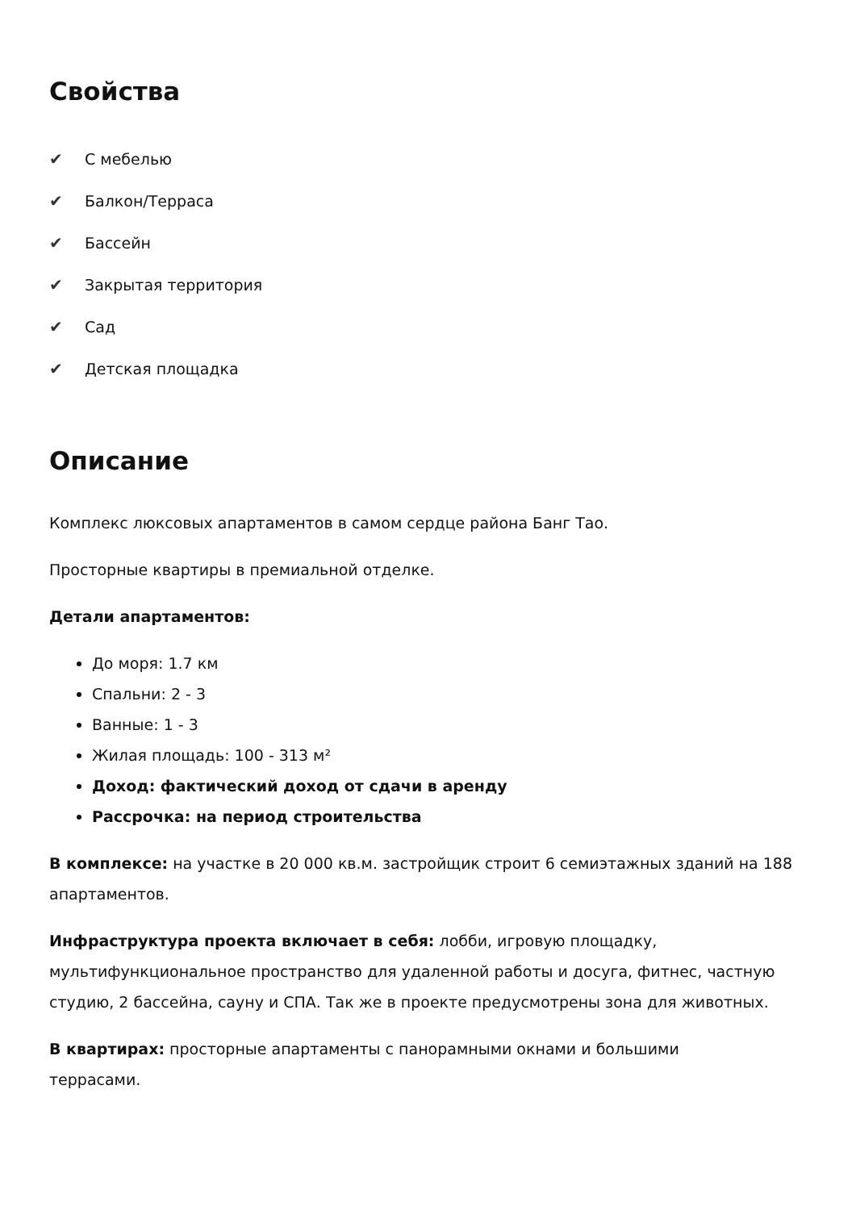Свойства
✔ С мебелью
✔ Балкон/Терраса
✔ Бассейн
✔ Закрытая территория
✔ Сад
✔ Детская площадка
Описание
Комплекс люксовых апартаментов в самом сердце района Банг Тао.
Просторные квартиры в премиальной отделке.
Детали апартаментов:
До моря: 1.7 км
Спальни: 2 - 3
Ванные: 1 - 3
Жилая площадь: 100 - 313 м²
Доход: фактический доход от сдачи в аренду
Рассрочка: на период строительства
В комплексе: на участке в 20 000 кв.м. застройщик строит 6 семиэтажных зданий на 188 апартаментов.
Инфраструктура проекта включает в себя: лобби, игровую площадку, мультифункциональное пространство для удаленной работы и досуга, фитнес, частную студию, 2 бассейна, сауну и СПА. Так же в проекте предусмотрены зона для животных.
В квартирах: просторные апартаменты с панорамными окнами и большими
террасами.